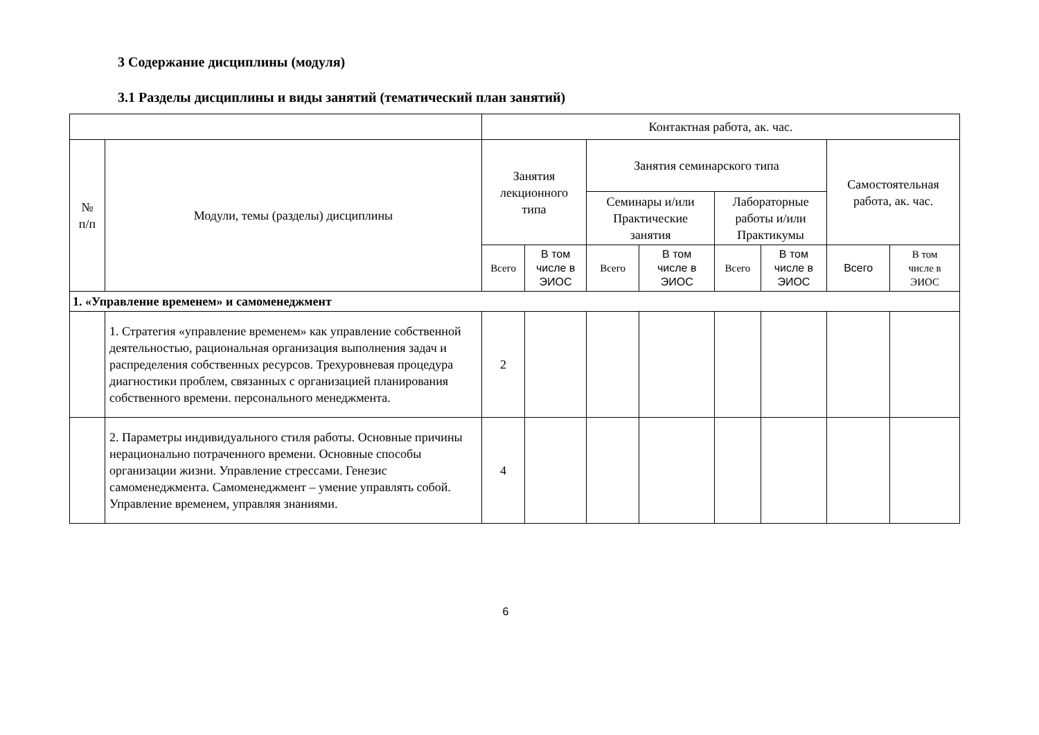3 Содержание дисциплины (модуля)
3.1 Разделы дисциплины и виды занятий (тематический план занятий)
| | | Контактная работа, ак. час. | | | | | | | |
| --- | --- | --- | --- | --- | --- | --- | --- | --- | --- |
| № п/п | Модули, темы (разделы) дисциплины | Занятия лекционного типа | | Занятия семинарского типа | | | | Самостоятельная работа, ак. час. | |
| | | | | Семинары и/или Практические занятия | | Лабораторные работы и/или Практикумы | | | |
| | | Всего | В том числе в ЭИОС | Всего | В том числе в ЭИОС | Всего | В том числе в ЭИОС | Всего | В том числе в ЭИОС |
| 1. «Управление временем» и самоменеджмент | | | | | | | | | |
| | 1. Стратегия «управление временем» как управление собственной деятельностью, рациональная организация выполнения задач и распределения собственных ресурсов. Трехуровневая процедура диагностики проблем, связанных с организацией планирования собственного времени. персонального менеджмента. | 2 | | | | | | | |
| | 2. Параметры индивидуального стиля работы. Основные причины нерационально потраченного времени. Основные способы организации жизни. Управление стрессами. Генезис самоменеджмента. Самоменеджмент – умение управлять собой. Управление временем, управляя знаниями. | 4 | | | | | | | |
6